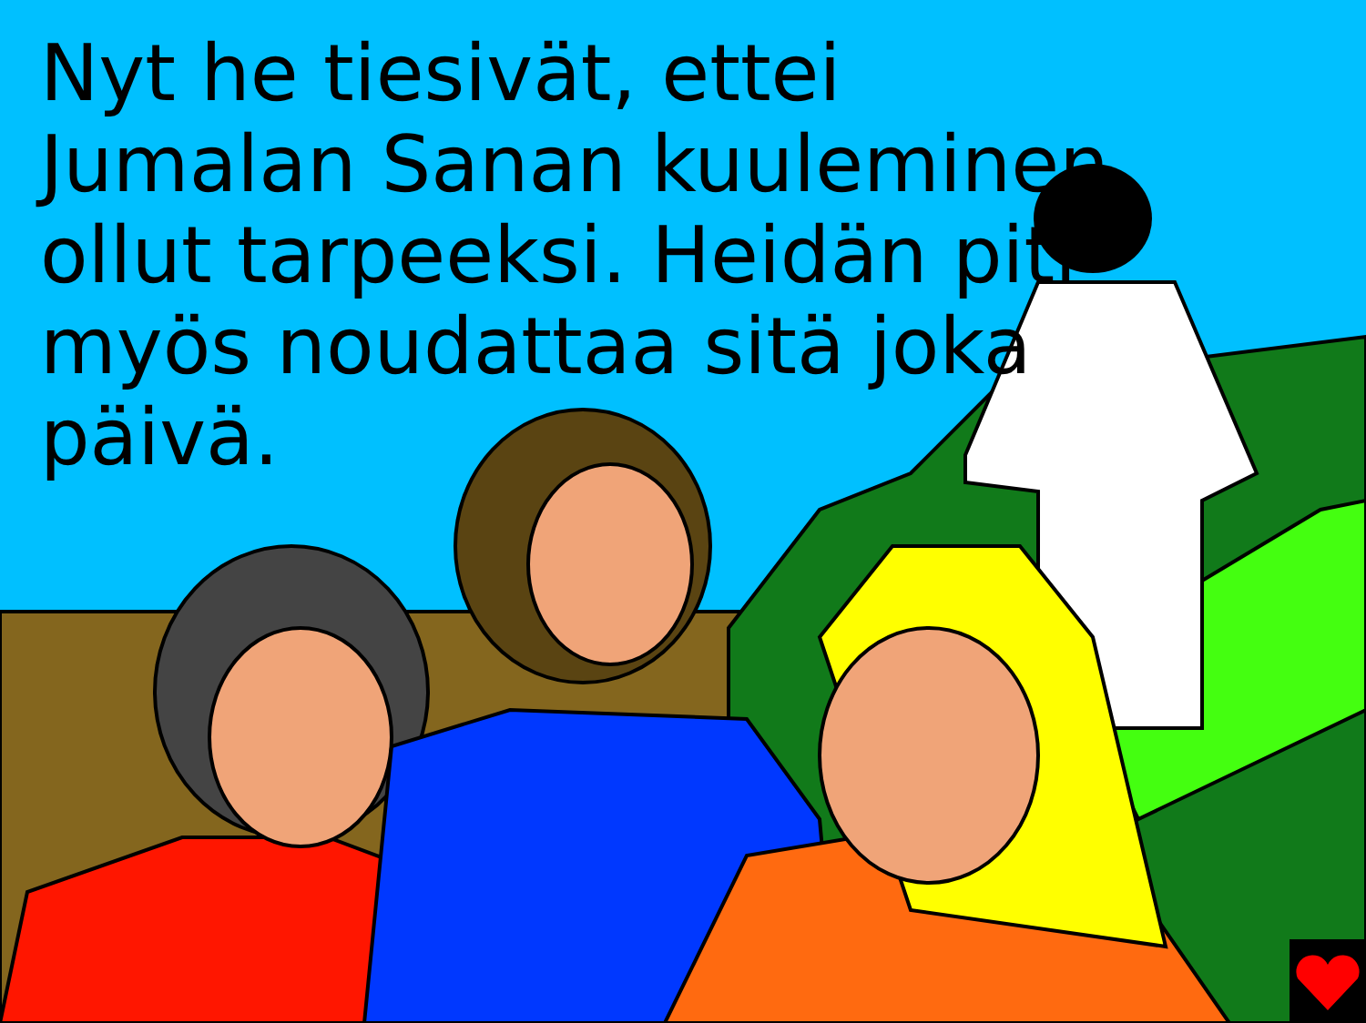Nyt he tiesivät, ettei Jumalan Sanan kuuleminen ollut tarpeeksi. Heidän piti myös noudattaa sitä joka päivä.